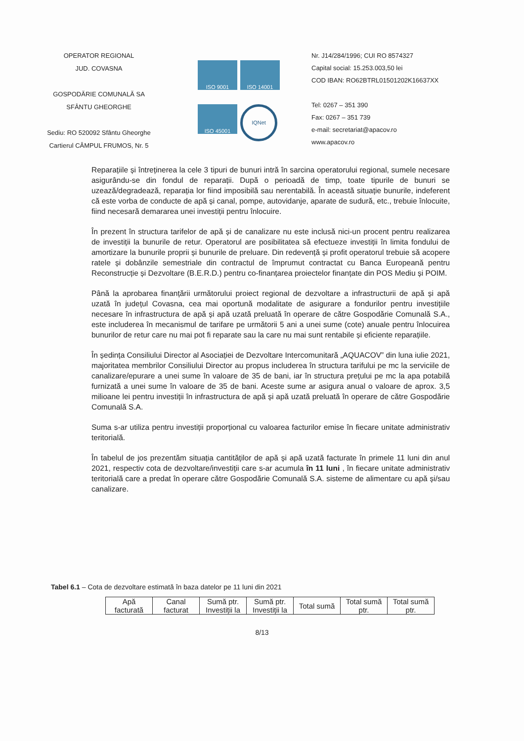OPERATOR REGIONAL
JUD. COVASNA
GOSPODĂRIE COMUNALĂ SA
SFÂNTU GHEORGHE
Sediu: RO 520092 Sfântu Gheorghe
Cartierul CÂMPUL FRUMOS, Nr. 5
ISO 9001
ISO 14001
ISO 45001
IQNet
Nr. J14/284/1996; CUI RO 8574327
Capital social: 15.253.003,50 lei
COD IBAN: RO62BTRL01501202K16637XX
Tel: 0267 – 351 390
Fax: 0267 – 351 739
e-mail: secretariat@apacov.ro
www.apacov.ro
Reparațiile și întreținerea la cele 3 tipuri de bunuri intră în sarcina operatorului regional, sumele necesare asigurându-se din fondul de reparații. După o perioadă de timp, toate tipurile de bunuri se uzează/degradează, reparația lor fiind imposibilă sau nerentabilă. În această situație bunurile, indeferent că este vorba de conducte de apă și canal, pompe, autovidanje, aparate de sudură, etc., trebuie înlocuite, fiind necesară demararea unei investiții pentru înlocuire.
În prezent în structura tarifelor de apă și de canalizare nu este inclusă nici-un procent pentru realizarea de investiții la bunurile de retur. Operatorul are posibilitatea să efectueze investiții în limita fondului de amortizare la bunurile proprii și bunurile de preluare. Din redevență și profit operatorul trebuie să acopere ratele și dobânzile semestriale din contractul de împrumut contractat cu Banca Europeană pentru Reconstrucție și Dezvoltare (B.E.R.D.) pentru co-finanțarea proiectelor finanțate din POS Mediu și POIM.
Până la aprobarea finanțării următorului proiect regional de dezvoltare a infrastructurii de apă și apă uzată în județul Covasna, cea mai oportună modalitate de asigurare a fondurilor pentru investițiile necesare în infrastructura de apă și apă uzată preluată în operare de către Gospodărie Comunală S.A., este includerea în mecanismul de tarifare pe următorii 5 ani a unei sume (cote) anuale pentru înlocuirea bunurilor de retur care nu mai pot fi reparate sau la care nu mai sunt rentabile și eficiente reparațiile.
În ședința Consiliului Director al Asociației de Dezvoltare Intercomunitară „AQUACOV” din luna iulie 2021, majoritatea membrilor Consiliului Director au propus includerea în structura tarifului pe mc la serviciile de canalizare/epurare a unei sume în valoare de 35 de bani, iar în structura prețului pe mc la apa potabilă furnizată a unei sume în valoare de 35 de bani. Aceste sume ar asigura anual o valoare de aprox. 3,5 milioane lei pentru investiții în infrastructura de apă și apă uzată preluată în operare de către Gospodărie Comunală S.A.
Suma s-ar utiliza pentru investiții proporțional cu valoarea facturilor emise în fiecare unitate administrativ teritorială.
În tabelul de jos prezentăm situația cantităților de apă și apă uzată facturate în primele 11 luni din anul 2021, respectiv cota de dezvoltare/investiții care s-ar acumula în 11 luni , în fiecare unitate administrativ teritorială care a predat în operare către Gospodărie Comunală S.A. sisteme de alimentare cu apă și/sau canalizare.
Tabel 6.1 – Cota de dezvoltare estimată în baza datelor pe 11 luni din 2021
| Apă facturată | Canal facturat | Sumă ptr. Investiții la | Sumă ptr. Investiții la | Total sumă | Total sumă ptr. | Total sumă ptr. |
8/13